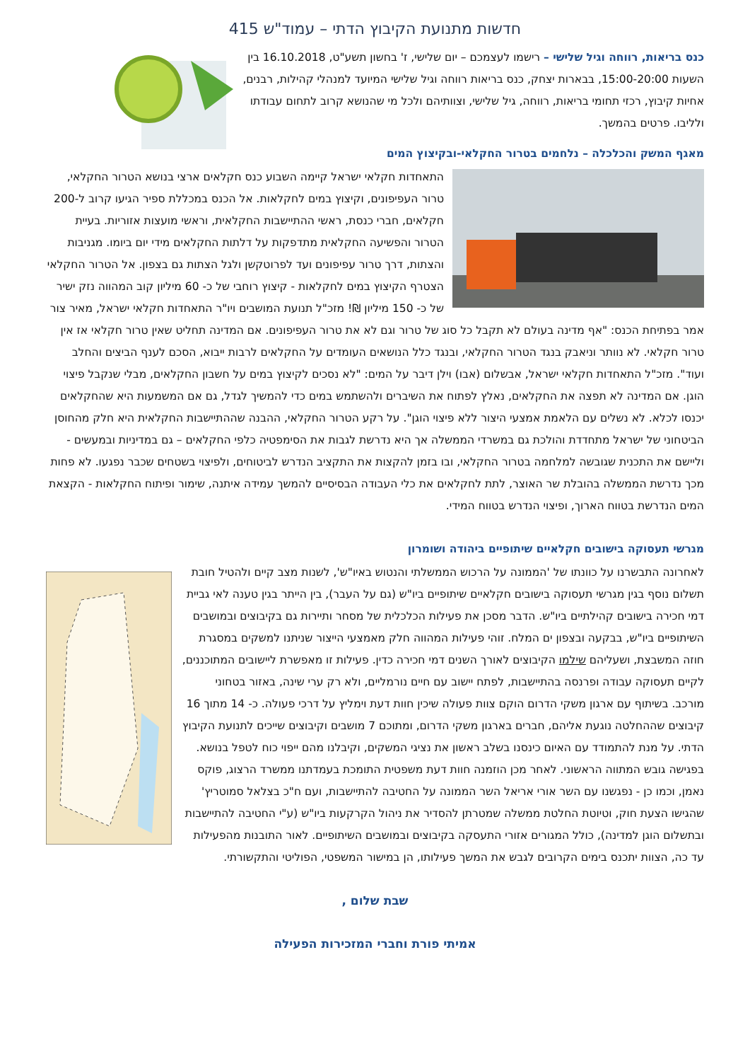חדשות מתנועת הקיבוץ הדתי – עמוד"ש 415
כנס בריאות, רווחה וגיל שלישי – רישמו לעצמכם – יום שלישי, ז' בחשון תשע"ט, 16.10.2018 בין השעות 15:00-20:00, בבארות יצחק, כנס בריאות רווחה וגיל שלישי המיועד למנהלי קהילות, רבנים, אחיות קיבוץ, רכזי תחומי בריאות, רווחה, גיל שלישי, וצוותיהם ולכל מי שהנושא קרוב לתחום עבודתו ולליבו. פרטים בהמשך.
מאגף המשק והכלכלה – נלחמים בטרור החקלאי-ובקיצוץ המים
התאחדות חקלאי ישראל קיימה השבוע כנס חקלאים ארצי בנושא הטרור החקלאי, טרור העפיפונים, וקיצוץ במים לחקלאות. אל הכנס במכללת ספיר הגיעו קרוב ל-200 חקלאים, חברי כנסת, ראשי ההתיישבות החקלאית, וראשי מועצות אזוריות. בעיית הטרור והפשיעה החקלאית מתדפקות על דלתות החקלאים מידי יום ביומו. מגניבות והצתות, דרך טרור עפיפונים ועד לפרוטקשן ולגל הצתות גם בצפון. אל הטרור החקלאי הצטרף הקיצוץ במים לחקלאות - קיצוץ רוחבי של כ- 60 מיליון קוב המהווה נזק ישיר של כ- 150 מיליון ₪! מזכ"ל תנועת המושבים ויו"ר התאחדות חקלאי ישראל, מאיר צור אמר בפתיחת הכנס: "אף מדינה בעולם לא תקבל כל סוג של טרור וגם לא את טרור העפיפונים. אם המדינה תחליט שאין טרור חקלאי אז אין טרור חקלאי. לא נוותר וניאבק בנגד הטרור החקלאי, ובנגד כלל הנושאים העומדים על החקלאים לרבות ייבוא, הסכם לענף הביצים והחלב ועוד". מזכ"ל התאחדות חקלאי ישראל, אבשלום (אבו) וילן דיבר על המים: "לא נסכים לקיצוץ במים על חשבון החקלאים, מבלי שנקבל פיצוי הוגן. אם המדינה לא תפצה את החקלאים, נאלץ לפתוח את השיברים ולהשתמש במים כדי להמשיך לגדל, גם אם המשמעות היא שהחקלאים יכנסו לכלא. לא נשלים עם הלאמת אמצעי היצור ללא פיצוי הוגן". על רקע הטרור החקלאי, ההבנה שההתיישבות החקלאית היא חלק מהחוסן הביטחוני של ישראל מתחדדת והולכת גם במשרדי הממשלה אך היא נדרשת לגבות את הסימפטיה כלפי החקלאים – גם במדיניות ובמעשים - וליישם את התכנית שגובשה למלחמה בטרור החקלאי, ובו בזמן להקצות את התקציב הנדרש לביטוחים, ולפיצוי בשטחים שכבר נפגעו. לא פחות מכך נדרשת הממשלה בהובלת שר האוצר, לתת לחקלאים את כלי העבודה הבסיסיים להמשך עמידה איתנה, שימור ופיתוח החקלאות - הקצאת המים הנדרשת בטווח הארוך, ופיצוי הנדרש בטווח המידי.
מגרשי תעסוקה בישובים חקלאיים שיתופיים ביהודה ושומרון
לאחרונה התבשרנו על כוונתו של 'הממונה על הרכוש הממשלתי והנטוש באיו"ש', לשנות מצב קיים ולהטיל חובת תשלום נוסף בגין מגרשי תעסוקה בישובים חקלאיים שיתופיים ביו"ש (גם על העבר), בין הייתר בגין טענה לאי גביית דמי חכירה בישובים קהילתיים ביו"ש. הדבר מסכן את פעילות הכלכלית של מסחר ותיירות גם בקיבוצים ובמושבים השיתופיים ביו"ש, בבקעה ובצפון ים המלח. זוהי פעילות המהווה חלק מאמצעי הייצור שניתנו למשקים במסגרת חוזה המשבצת, ושעליהם שילמו הקיבוצים לאורך השנים דמי חכירה כדין. פעילות זו מאפשרת ליישובים המתוכננים, לקיים תעסוקה עבודה ופרנסה בהתיישבות, לפתח יישוב עם חיים נורמליים, ולא רק ערי שינה, באזור בטחוני מורכב. בשיתוף עם ארגון משקי הדרום הוקם צוות פעולה שיכין חוות דעת וימליץ על דרכי פעולה. כ- 14 מתוך 16 קיבוצים שההחלטה נוגעת אליהם, חברים בארגון משקי הדרום, ומתוכם 7 מושבים וקיבוצים שייכים לתנועת הקיבוץ הדתי. על מנת להתמודד עם האיום כינסנו בשלב ראשון את נציגי המשקים, וקיבלנו מהם ייפוי כוח לטפל בנושא. בפגישה גובש המתווה הראשוני. לאחר מכן הוזמנה חוות דעת משפטית התומכת בעמדתנו ממשרד הרצוג, פוקס נאמן, וכמו כן - נפגשנו עם השר אורי אריאל השר הממונה על החטיבה להתיישבות, ועם ח"כ בצלאל סמוטריץ' שהגישו הצעת חוק, וטיוטת החלטת ממשלה שמטרתן להסדיר את ניהול הקרקעות ביו"ש (ע"י החטיבה להתיישבות ובתשלום הוגן למדינה), כולל המגורים אזורי התעסקה בקיבוצים ובמושבים השיתופיים. לאור התובנות מהפעילות עד כה, הצוות יתכנס בימים הקרובים לגבש את המשך פעילותו, הן במישור המשפטי, הפוליטי והתקשורתי.
שבת שלום ,
אמיתי פורת וחברי המזכירות הפעילה